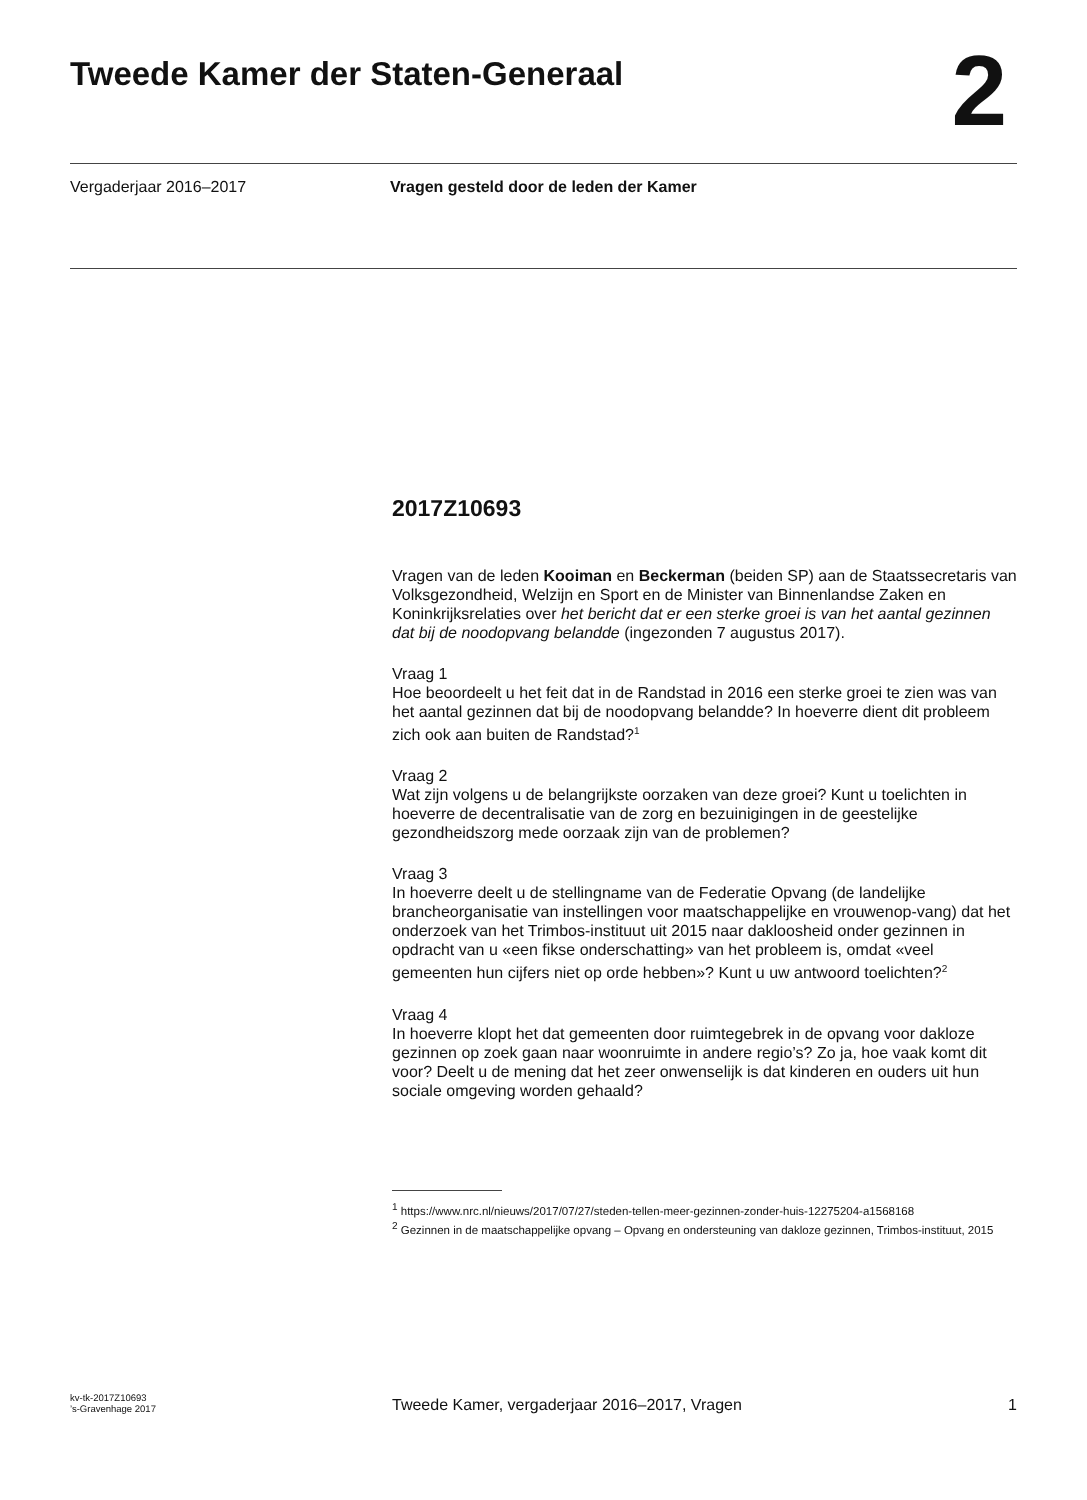Tweede Kamer der Staten-Generaal
2
Vergaderjaar 2016–2017 Vragen gesteld door de leden der Kamer
2017Z10693
Vragen van de leden Kooiman en Beckerman (beiden SP) aan de Staatssecretaris van Volksgezondheid, Welzijn en Sport en de Minister van Binnenlandse Zaken en Koninkrijksrelaties over het bericht dat er een sterke groei is van het aantal gezinnen dat bij de noodopvang belandde (ingezonden 7 augustus 2017).
Vraag 1
Hoe beoordeelt u het feit dat in de Randstad in 2016 een sterke groei te zien was van het aantal gezinnen dat bij de noodopvang belandde? In hoeverre dient dit probleem zich ook aan buiten de Randstad?<sup>1</sup>
Vraag 2
Wat zijn volgens u de belangrijkste oorzaken van deze groei? Kunt u toelichten in hoeverre de decentralisatie van de zorg en bezuinigingen in de geestelijke gezondheidszorg mede oorzaak zijn van de problemen?
Vraag 3
In hoeverre deelt u de stellingname van de Federatie Opvang (de landelijke brancheorganisatie van instellingen voor maatschappelijke en vrouwenop-vang) dat het onderzoek van het Trimbos-instituut uit 2015 naar dakloosheid onder gezinnen in opdracht van u «een fikse onderschatting» van het probleem is, omdat «veel gemeenten hun cijfers niet op orde hebben»? Kunt u uw antwoord toelichten?<sup>2</sup>
Vraag 4
In hoeverre klopt het dat gemeenten door ruimtegebrek in de opvang voor dakloze gezinnen op zoek gaan naar woonruimte in andere regio’s? Zo ja, hoe vaak komt dit voor? Deelt u de mening dat het zeer onwenselijk is dat kinderen en ouders uit hun sociale omgeving worden gehaald?
<sup>1</sup> https://www.nrc.nl/nieuws/2017/07/27/steden-tellen-meer-gezinnen-zonder-huis-12275204-a1568168
<sup>2</sup> Gezinnen in de maatschappelijke opvang – Opvang en ondersteuning van dakloze gezinnen, Trimbos-instituut, 2015
kv-tk-2017Z10693
’s-Gravenhage 2017
Tweede Kamer, vergaderjaar 2016–2017, Vragen
1